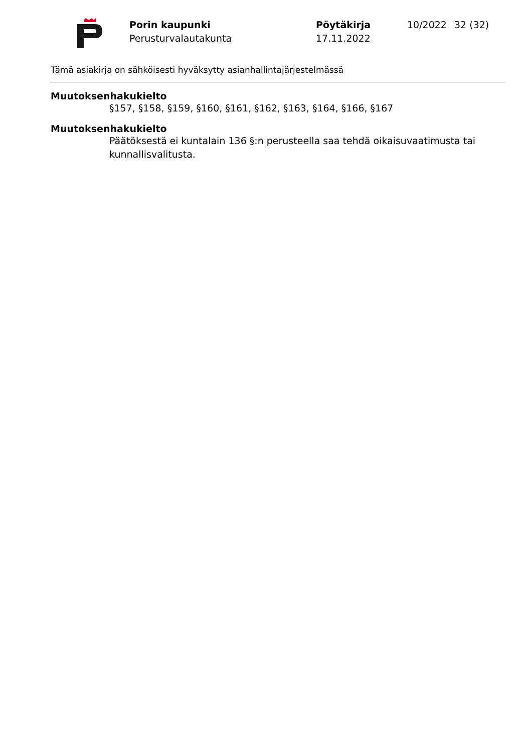Porin kaupunki
Perusturvalautakunta
Pöytäkirja
17.11.2022
10/2022 32 (32)
Tämä asiakirja on sähköisesti hyväksytty asianhallintajärjestelmässä
Muutoksenhakukielto
§157, §158, §159, §160, §161, §162, §163, §164, §166, §167
Muutoksenhakukielto
Päätöksestä ei kuntalain 136 §:n perusteella saa tehdä oikaisuvaatimusta tai kunnallisvalitusta.